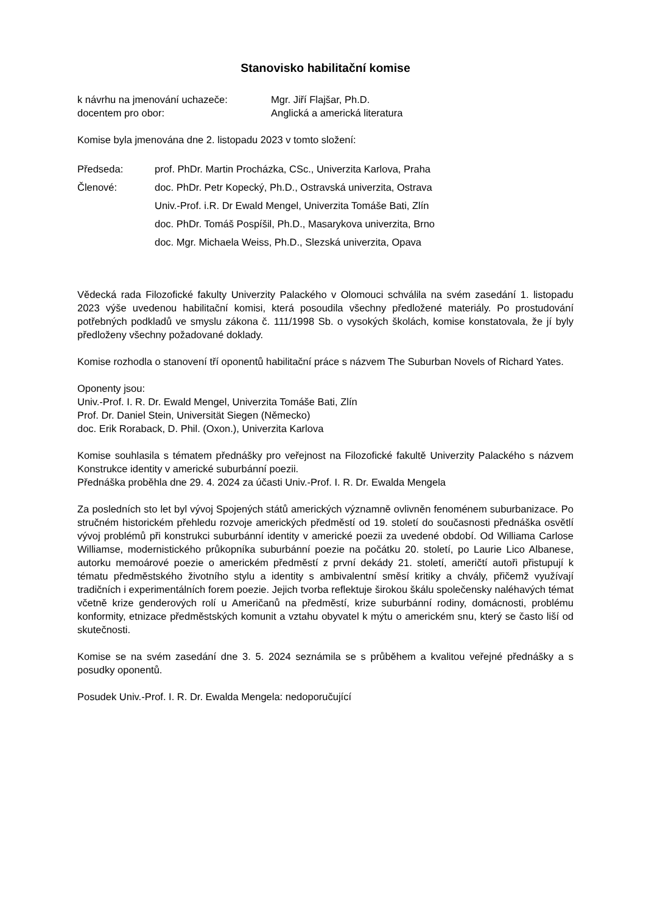Stanovisko habilitační komise
k návrhu na jmenování uchazeče: Mgr. Jiří Flajšar, Ph.D.
docentem pro obor: Anglická a americká literatura
Komise byla jmenována dne 2. listopadu 2023 v tomto složení:
Předseda: prof. PhDr. Martin Procházka, CSc., Univerzita Karlova, Praha
Členové: doc. PhDr. Petr Kopecký, Ph.D., Ostravská univerzita, Ostrava
Univ.-Prof. i.R. Dr Ewald Mengel, Univerzita Tomáše Bati, Zlín
doc. PhDr. Tomáš Pospíšil, Ph.D., Masarykova univerzita, Brno
doc. Mgr. Michaela Weiss, Ph.D., Slezská univerzita, Opava
Vědecká rada Filozofické fakulty Univerzity Palackého v Olomouci schválila na svém zasedání 1. listopadu 2023 výše uvedenou habilitační komisi, která posoudila všechny předložené materiály. Po prostudování potřebných podkladů ve smyslu zákona č. 111/1998 Sb. o vysokých školách, komise konstatovala, že jí byly předloženy všechny požadované doklady.
Komise rozhodla o stanovení tří oponentů habilitační práce s názvem The Suburban Novels of Richard Yates.
Oponenty jsou:
Univ.-Prof. I. R. Dr. Ewald Mengel, Univerzita Tomáše Bati, Zlín
Prof. Dr. Daniel Stein, Universität Siegen (Německo)
doc. Erik Roraback, D. Phil. (Oxon.), Univerzita Karlova
Komise souhlasila s tématem přednášky pro veřejnost na Filozofické fakultě Univerzity Palackého s názvem Konstrukce identity v americké suburbánní poezii.
Přednáška proběhla dne 29. 4. 2024 za účasti Univ.-Prof. I. R. Dr. Ewalda Mengela
Za posledních sto let byl vývoj Spojených států amerických významně ovlivněn fenoménem suburbanizace. Po stručném historickém přehledu rozvoje amerických předměstí od 19. století do současnosti přednáška osvětlí vývoj problémů při konstrukci suburbánní identity v americké poezii za uvedené období. Od Williama Carlose Williamse, modernistického průkopníka suburbánní poezie na počátku 20. století, po Laurie Lico Albanese, autorku memoárové poezie o americkém předměstí z první dekády 21. století, američtí autoři přistupují k tématu předměstského životního stylu a identity s ambivalentní směsí kritiky a chvály, přičemž využívají tradičních i experimentálních forem poezie. Jejich tvorba reflektuje širokou škálu společensky naléhavých témat včetně krize genderových rolí u Američanů na předměstí, krize suburbánní rodiny, domácnosti, problému konformity, etnizace předměstských komunit a vztahu obyvatel k mýtu o americkém snu, který se často liší od skutečnosti.
Komise se na svém zasedání dne 3. 5. 2024 seznámila se s průběhem a kvalitou veřejné přednášky a s posudky oponentů.
Posudek Univ.-Prof. I. R. Dr. Ewalda Mengela: nedoporučující